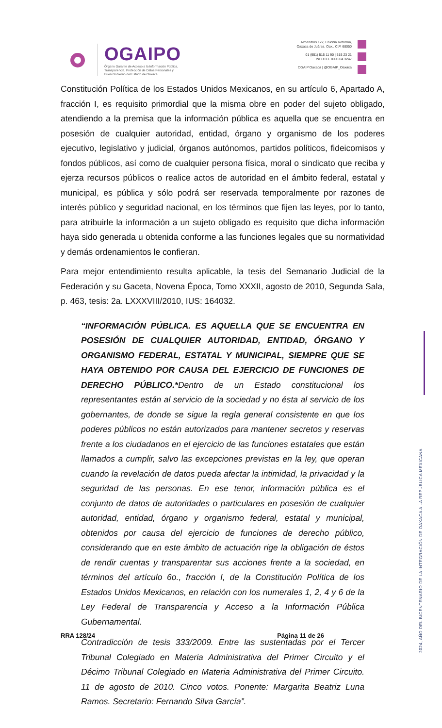OGAIPO
Órgano Garante de Acceso a la Información Pública,
Transparencia, Protección de Datos Personales y
Buen Gobierno del Estado de Oaxaca
Almendros 122, Colonia Reforma,
Oaxaca de Juárez, Oax., C.P. 68050
01 (951) 515 11 90 | 515 23 21
INFOTEL 800 004 3247
OGAIP Oaxaca | @OGAIP_Oaxaca
Constitución Política de los Estados Unidos Mexicanos, en su artículo 6, Apartado A, fracción I, es requisito primordial que la misma obre en poder del sujeto obligado, atendiendo a la premisa que la información pública es aquella que se encuentra en posesión de cualquier autoridad, entidad, órgano y organismo de los poderes ejecutivo, legislativo y judicial, órganos autónomos, partidos políticos, fideicomisos y fondos públicos, así como de cualquier persona física, moral o sindicato que reciba y ejerza recursos públicos o realice actos de autoridad en el ámbito federal, estatal y municipal, es pública y sólo podrá ser reservada temporalmente por razones de interés público y seguridad nacional, en los términos que fijen las leyes, por lo tanto, para atribuirle la información a un sujeto obligado es requisito que dicha información haya sido generada u obtenida conforme a las funciones legales que su normatividad y demás ordenamientos le confieran.
Para mejor entendimiento resulta aplicable, la tesis del Semanario Judicial de la Federación y su Gaceta, Novena Época, Tomo XXXII, agosto de 2010, Segunda Sala, p. 463, tesis: 2a. LXXXVIII/2010, IUS: 164032.
“INFORMACIÓN PÚBLICA. ES AQUELLA QUE SE ENCUENTRA EN POSESIÓN DE CUALQUIER AUTORIDAD, ENTIDAD, ÓRGANO Y ORGANISMO FEDERAL, ESTATAL Y MUNICIPAL, SIEMPRE QUE SE HAYA OBTENIDO POR CAUSA DEL EJERCICIO DE FUNCIONES DE DERECHO PÚBLICO.*Dentro de un Estado constitucional los representantes están al servicio de la sociedad y no ésta al servicio de los gobernantes, de donde se sigue la regla general consistente en que los poderes públicos no están autorizados para mantener secretos y reservas frente a los ciudadanos en el ejercicio de las funciones estatales que están llamados a cumplir, salvo las excepciones previstas en la ley, que operan cuando la revelación de datos pueda afectar la intimidad, la privacidad y la seguridad de las personas. En ese tenor, información pública es el conjunto de datos de autoridades o particulares en posesión de cualquier autoridad, entidad, órgano y organismo federal, estatal y municipal, obtenidos por causa del ejercicio de funciones de derecho público, considerando que en este ámbito de actuación rige la obligación de éstos de rendir cuentas y transparentar sus acciones frente a la sociedad, en términos del artículo 6o., fracción I, de la Constitución Política de los Estados Unidos Mexicanos, en relación con los numerales 1, 2, 4 y 6 de la Ley Federal de Transparencia y Acceso a la Información Pública Gubernamental.
Contradicción de tesis 333/2009. Entre las sustentadas por el Tercer Tribunal Colegiado en Materia Administrativa del Primer Circuito y el Décimo Tribunal Colegiado en Materia Administrativa del Primer Circuito. 11 de agosto de 2010. Cinco votos. Ponente: Margarita Beatriz Luna Ramos. Secretario: Fernando Silva García”.
2024, AÑO DEL BICENTENARIO DE LA INTEGRACIÓN DE OAXACA A LA REPÚBLICA MEXICANA
RRA 128/24 Página 11 de 26